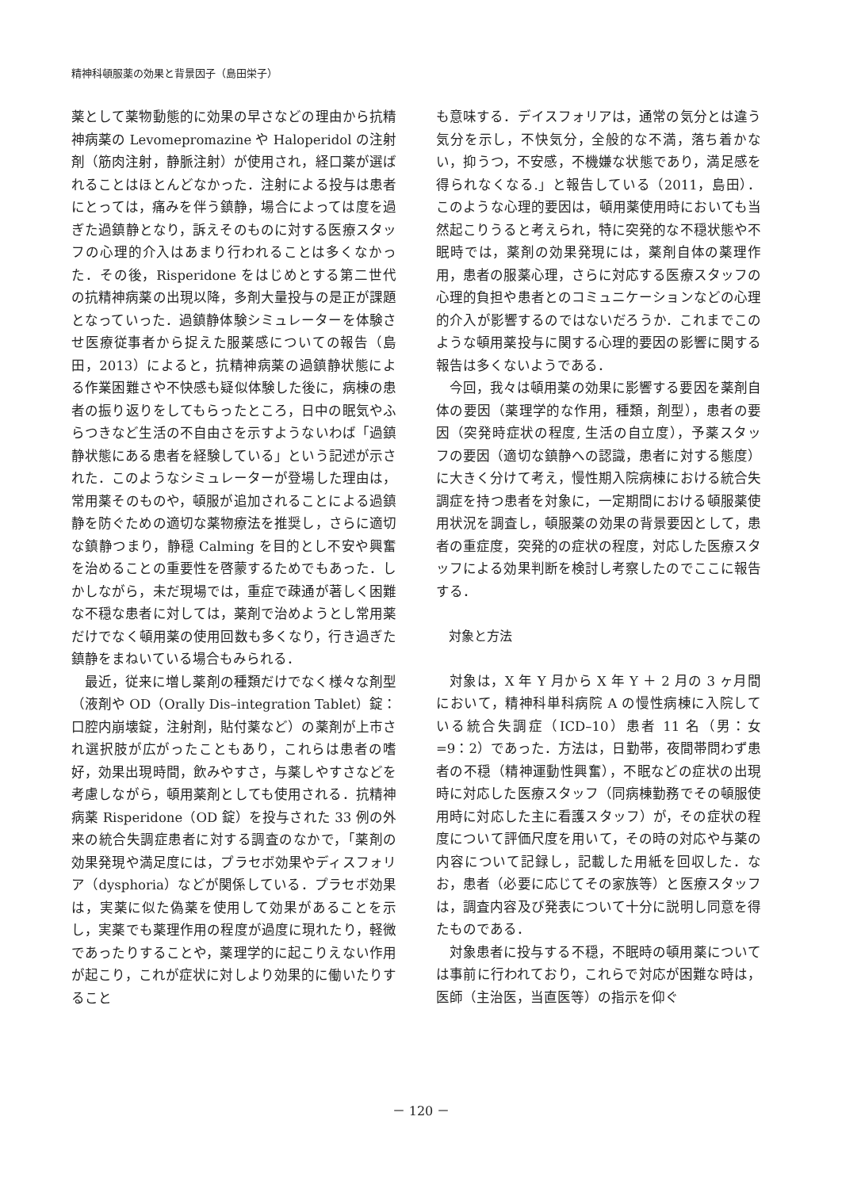精神科頓服薬の効果と背景因子（島田栄子）
薬として薬物動態的に効果の早さなどの理由から抗精神病薬の Levomepromazine や Haloperidol の注射剤（筋肉注射，静脈注射）が使用され，経口薬が選ばれることはほとんどなかった．注射による投与は患者にとっては，痛みを伴う鎮静，場合によっては度を過ぎた過鎮静となり，訴えそのものに対する医療スタッフの心理的介入はあまり行われることは多くなかった．その後，Risperidone をはじめとする第二世代の抗精神病薬の出現以降，多剤大量投与の是正が課題となっていった．過鎮静体験シミュレーターを体験させ医療従事者から捉えた服薬感についての報告（島田，2013）によると，抗精神病薬の過鎮静状態による作業困難さや不快感も疑似体験した後に，病棟の患者の振り返りをしてもらったところ，日中の眠気やふらつきなど生活の不自由さを示すようないわば「過鎮静状態にある患者を経験している」という記述が示された．このようなシミュレーターが登場した理由は，常用薬そのものや，頓服が追加されることによる過鎮静を防ぐための適切な薬物療法を推奨し，さらに適切な鎮静つまり，静穏 Calming を目的とし不安や興奮を治めることの重要性を啓蒙するためでもあった．しかしながら，未だ現場では，重症で疎通が著しく困難な不穏な患者に対しては，薬剤で治めようとし常用薬だけでなく頓用薬の使用回数も多くなり，行き過ぎた鎮静をまねいている場合もみられる．
最近，従来に増し薬剤の種類だけでなく様々な剤型（液剤や OD（Orally Dis–integration Tablet）錠：口腔内崩壊錠，注射剤，貼付薬など）の薬剤が上市され選択肢が広がったこともあり，これらは患者の嗜好，効果出現時間，飲みやすさ，与薬しやすさなどを考慮しながら，頓用薬剤としても使用される．抗精神病薬 Risperidone（OD 錠）を投与された 33 例の外来の統合失調症患者に対する調査のなかで，「薬剤の効果発現や満足度には，プラセボ効果やディスフォリア（dysphoria）などが関係している．プラセボ効果は，実薬に似た偽薬を使用して効果があることを示し，実薬でも薬理作用の程度が過度に現れたり，軽微であったりすることや，薬理学的に起こりえない作用が起こり，これが症状に対しより効果的に働いたりすること
も意味する．デイスフォリアは，通常の気分とは違う気分を示し，不快気分，全般的な不満，落ち着かない，抑うつ，不安感，不機嫌な状態であり，満足感を得られなくなる.」と報告している（2011，島田）．このような心理的要因は，頓用薬使用時においても当然起こりうると考えられ，特に突発的な不穏状態や不眠時では，薬剤の効果発現には，薬剤自体の薬理作用，患者の服薬心理，さらに対応する医療スタッフの心理的負担や患者とのコミュニケーションなどの心理的介入が影響するのではないだろうか．これまでこのような頓用薬投与に関する心理的要因の影響に関する報告は多くないようである．
今回，我々は頓用薬の効果に影響する要因を薬剤自体の要因（薬理学的な作用，種類，剤型），患者の要因（突発時症状の程度, 生活の自立度），予薬スタッフの要因（適切な鎮静への認識，患者に対する態度）に大きく分けて考え，慢性期入院病棟における統合失調症を持つ患者を対象に，一定期間における頓服薬使用状況を調査し，頓服薬の効果の背景要因として，患者の重症度，突発的の症状の程度，対応した医療スタッフによる効果判断を検討し考察したのでここに報告する．
対象と方法
対象は，X 年 Y 月から X 年 Y ＋ 2 月の 3 ヶ月間において，精神科単科病院 A の慢性病棟に入院している統合失調症（ICD–10）患者 11 名（男：女 =9：2）であった．方法は，日勤帯，夜間帯問わず患者の不穏（精神運動性興奮），不眠などの症状の出現時に対応した医療スタッフ（同病棟勤務でその頓服使用時に対応した主に看護スタッフ）が，その症状の程度について評価尺度を用いて，その時の対応や与薬の内容について記録し，記載した用紙を回収した．なお，患者（必要に応じてその家族等）と医療スタッフは，調査内容及び発表について十分に説明し同意を得たものである．
対象患者に投与する不穏，不眠時の頓用薬については事前に行われており，これらで対応が困難な時は，医師（主治医，当直医等）の指示を仰ぐ
－ 120 －